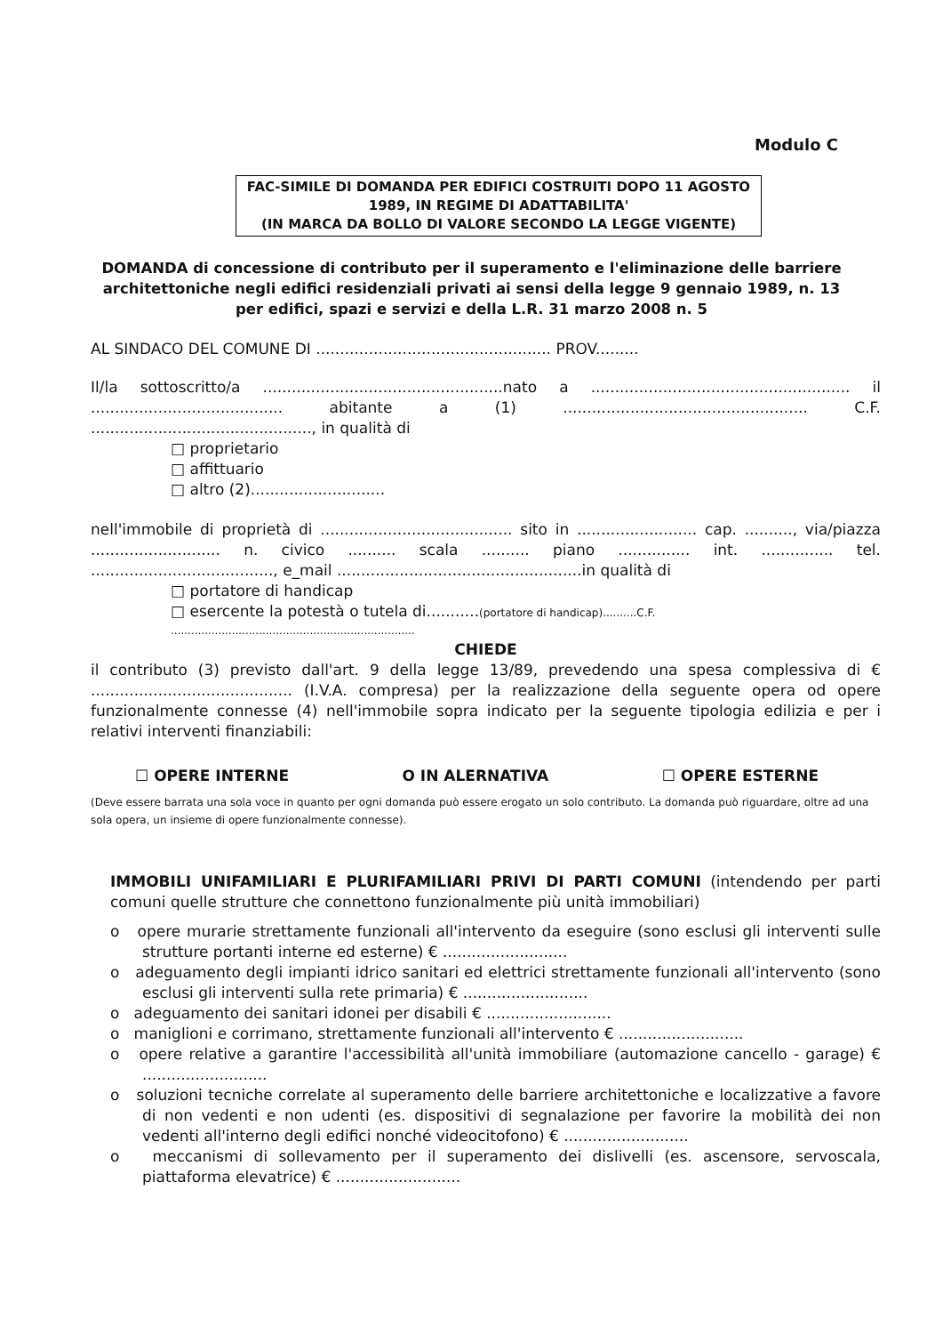Modulo C
FAC-SIMILE DI DOMANDA PER EDIFICI COSTRUITI DOPO 11 AGOSTO
1989, IN REGIME DI ADATTABILITA'
(IN MARCA DA BOLLO DI VALORE SECONDO LA LEGGE VIGENTE)
DOMANDA di concessione di contributo per il superamento e l'eliminazione delle barriere
architettoniche negli edifici residenziali privati ai sensi della legge 9 gennaio 1989, n. 13
per edifici, spazi e servizi e della L.R. 31 marzo 2008 n. 5
AL SINDACO DEL COMUNE DI ................................................. PROV.........
Il/la sottoscritto/a ..................................................nato a ...................................................... il ........................................ abitante a (1) ................................................... C.F. .............................................., in qualità di
□ proprietario
□ affittuario
□ altro (2)............................
nell'immobile di proprietà di ........................................ sito in ......................... cap. .........., via/piazza ........................... n. civico .......... scala .......... piano ............... int. ............... tel. ......................................, e_mail ...................................................in qualità di
□ portatore di handicap
□ esercente la potestà o tutela di...........(portatore di handicap)..........C.F.
........................................................................
CHIEDE
il contributo (3) previsto dall'art. 9 della legge 13/89, prevedendo una spesa complessiva di € .......................................... (I.V.A. compresa) per la realizzazione della seguente opera od opere funzionalmente connesse (4) nell'immobile sopra indicato per la seguente tipologia edilizia e per i relativi interventi finanziabili:
☐ OPERE INTERNE O IN ALERNATIVA ☐ OPERE ESTERNE
(Deve essere barrata una sola voce in quanto per ogni domanda può essere erogato un solo contributo. La domanda può riguardare, oltre ad una sola opera, un insieme di opere funzionalmente connesse).
IMMOBILI UNIFAMILIARI E PLURIFAMILIARI PRIVI DI PARTI COMUNI (intendendo per parti comuni quelle strutture che connettono funzionalmente più unità immobiliari)
o opere murarie strettamente funzionali all'intervento da eseguire (sono esclusi gli interventi sulle strutture portanti interne ed esterne) € ..........................
o adeguamento degli impianti idrico sanitari ed elettrici strettamente funzionali all'intervento (sono esclusi gli interventi sulla rete primaria) € ..........................
o adeguamento dei sanitari idonei per disabili € ..........................
o maniglioni e corrimano, strettamente funzionali all'intervento € ..........................
o opere relative a garantire l'accessibilità all'unità immobiliare (automazione cancello - garage) € ..........................
o soluzioni tecniche correlate al superamento delle barriere architettoniche e localizzative a favore di non vedenti e non udenti (es. dispositivi di segnalazione per favorire la mobilità dei non vedenti all'interno degli edifici nonché videocitofono) € ..........................
o meccanismi di sollevamento per il superamento dei dislivelli (es. ascensore, servoscala, piattaforma elevatrice) € ..........................